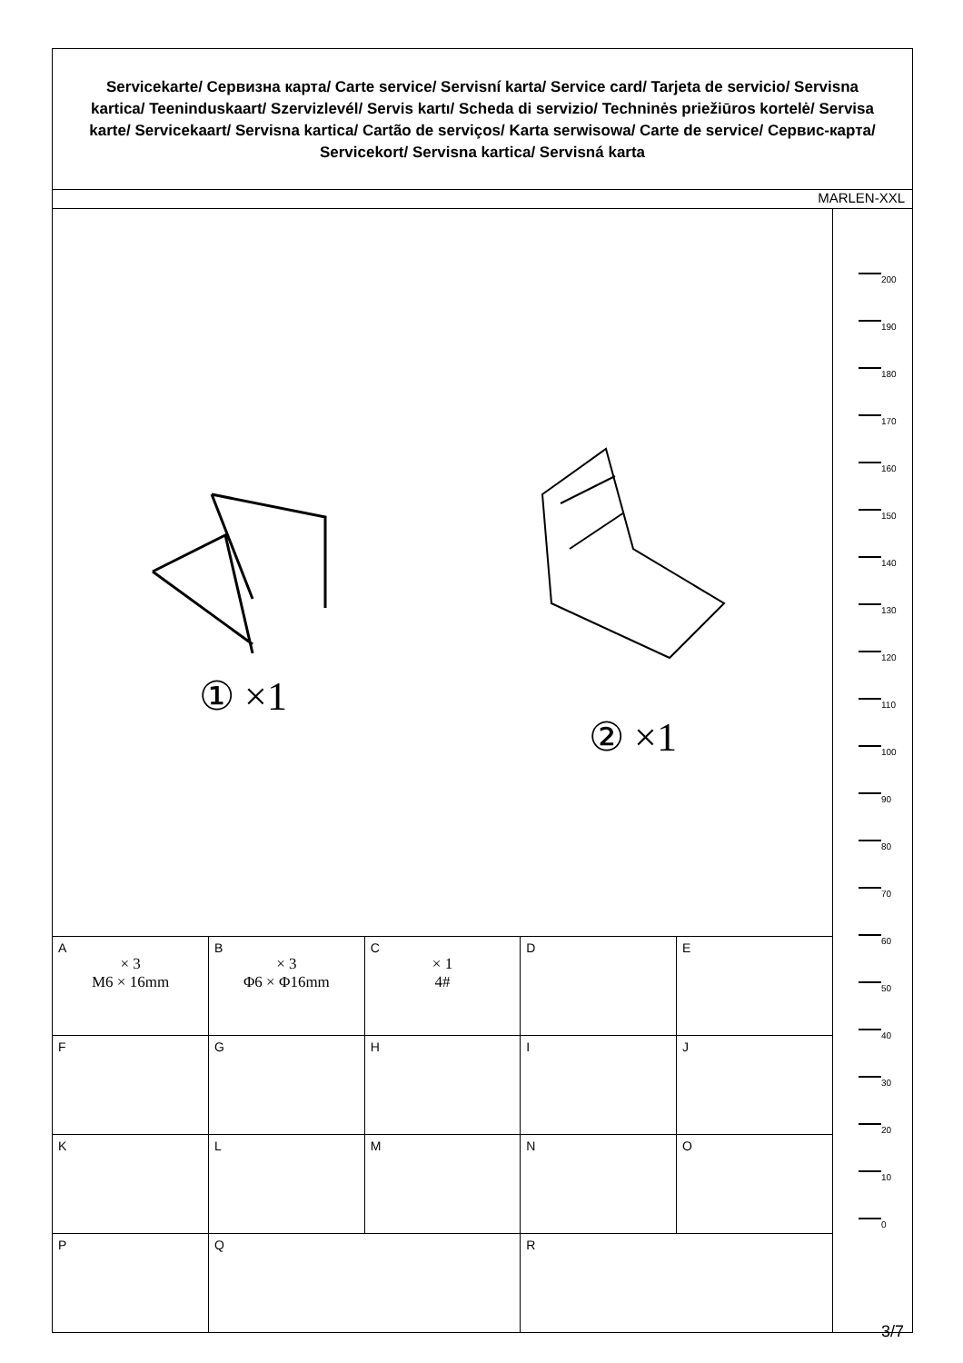Servicekarte/ Сервизна карта/ Carte service/ Servisní karta/ Service card/ Tarjeta de servicio/ Servisna kartica/ Teeninduskaart/ Szervizlevél/ Servis kartı/ Scheda di servizio/ Techninės priežiūros kortelė/ Servisa karte/ Servicekaart/ Servisna kartica/ Cartão de serviços/ Karta serwisowa/ Carte de service/ Сервис-карта/ Servicekort/ Servisna kartica/ Servisná karta
MARLEN-XXL
① ×1
② ×1
| A × 3 M6 × 16mm | B × 3 Φ6 × Φ16mm | C × 1 4# | D | E |
| F | G | H | I | J |
| K | L | M | N | O |
| P | Q | | R | |
200
190
180
170
160
150
140
130
120
110
100
90
80
70
60
50
40
30
20
10
0
3/7